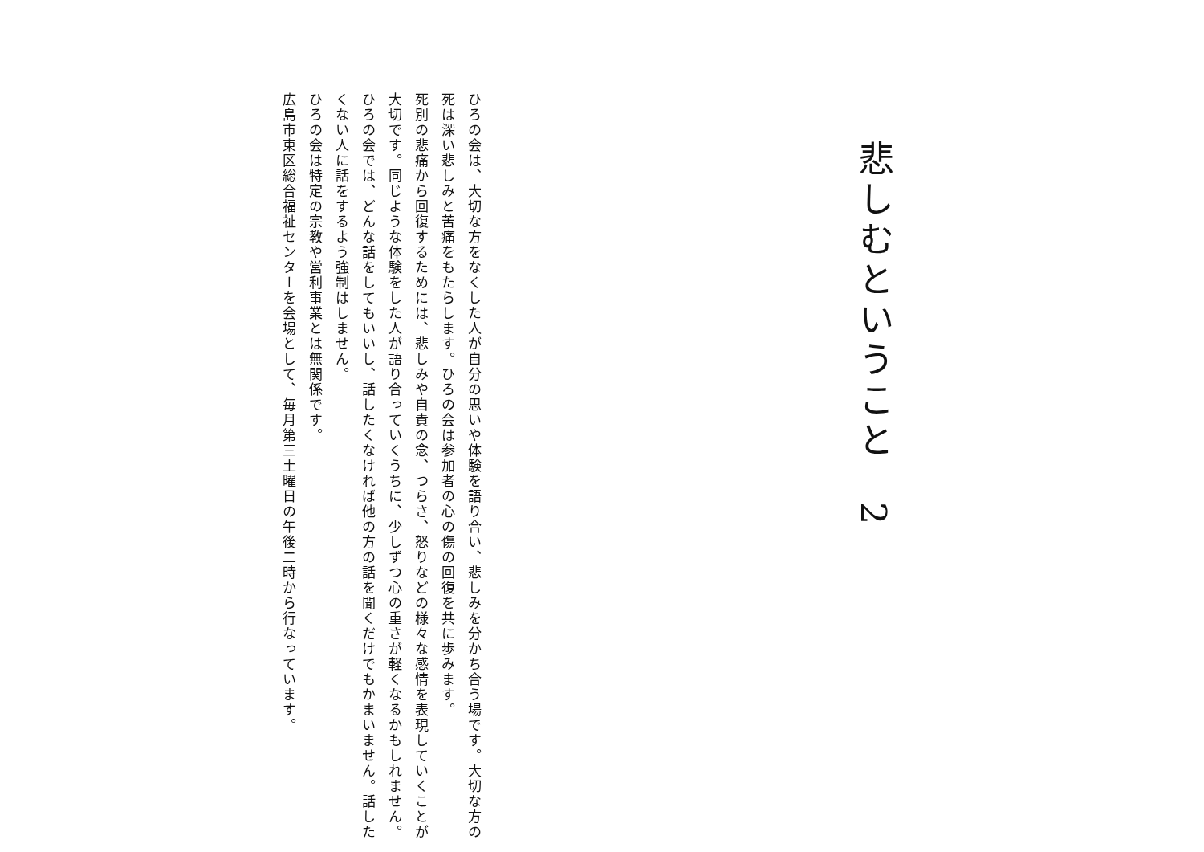悲しむということ　2
ひろの会は、大切な方をなくした人が自分の思いや体験を語り合い、悲しみを分かち合う場です。大切な方の死は深い悲しみと苦痛をもたらします。ひろの会は参加者の心の傷の回復を共に歩みます。
死別の悲痛から回復するためには、悲しみや自責の念、つらさ、怒りなどの様々な感情を表現していくことが大切です。同じような体験をした人が語り合っていくうちに、少しずつ心の重さが軽くなるかもしれません。
ひろの会では、どんな話をしてもいいし、話したくなければ他の方の話を聞くだけでもかまいません。話したくない人に話をするよう強制はしません。
ひろの会は特定の宗教や営利事業とは無関係です。
広島市東区総合福祉センターを会場として、毎月第三土曜日の午後二時から行なっています。